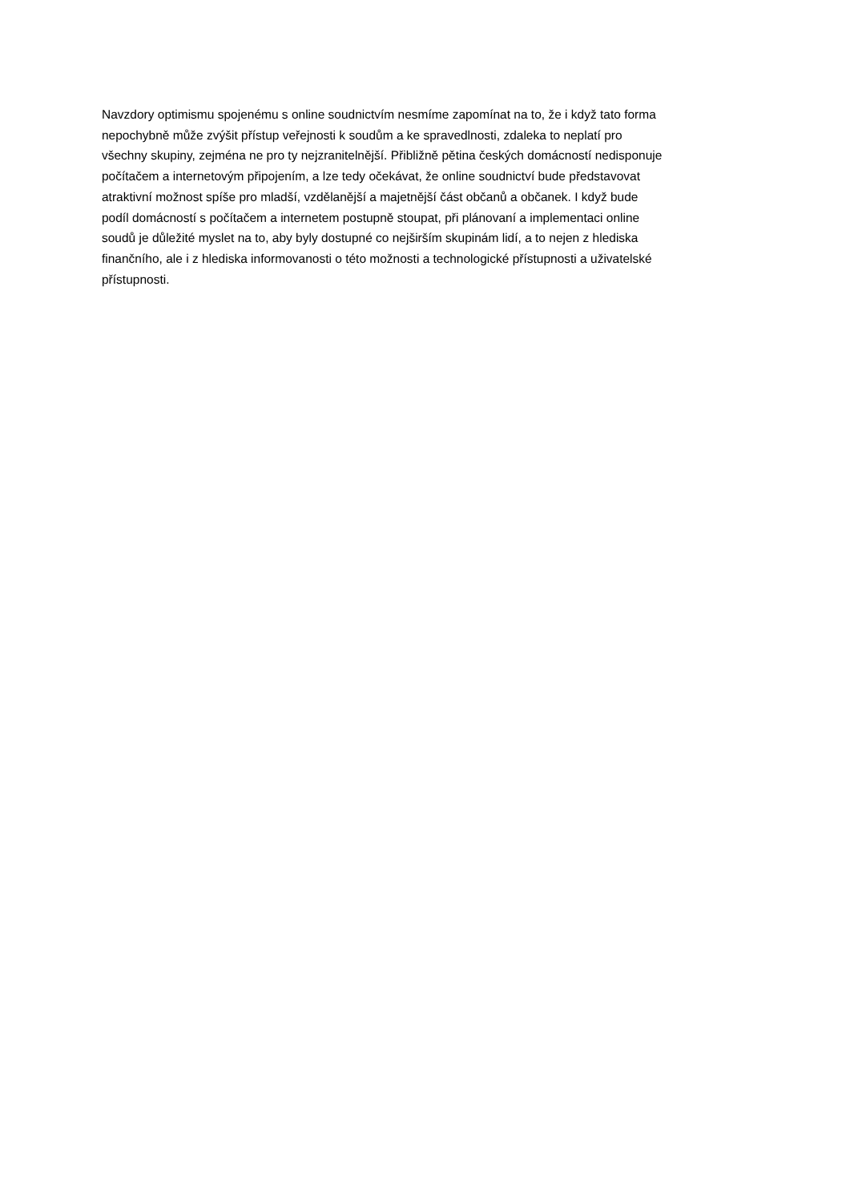Navzdory optimismu spojenému s online soudnictvím nesmíme zapomínat na to, že i když tato forma
nepochybně může zvýšit přístup veřejnosti k soudům a ke spravedlnosti, zdaleka to neplatí pro
všechny skupiny, zejména ne pro ty nejzranitelnější. Přibližně pětina českých domácností nedisponuje
počítačem a internetovým připojením, a lze tedy očekávat, že online soudnictví bude představovat
atraktivní možnost spíše pro mladší, vzdělanější a majetnější část občanů a občanek. I když bude
podíl domácností s počítačem a internetem postupně stoupat, při plánovaní a implementaci online
soudů je důležité myslet na to, aby byly dostupné co nejširším skupinám lidí, a to nejen z hlediska
finančního, ale i z hlediska informovanosti o této možnosti a technologické přístupnosti a uživatelské
přístupnosti.